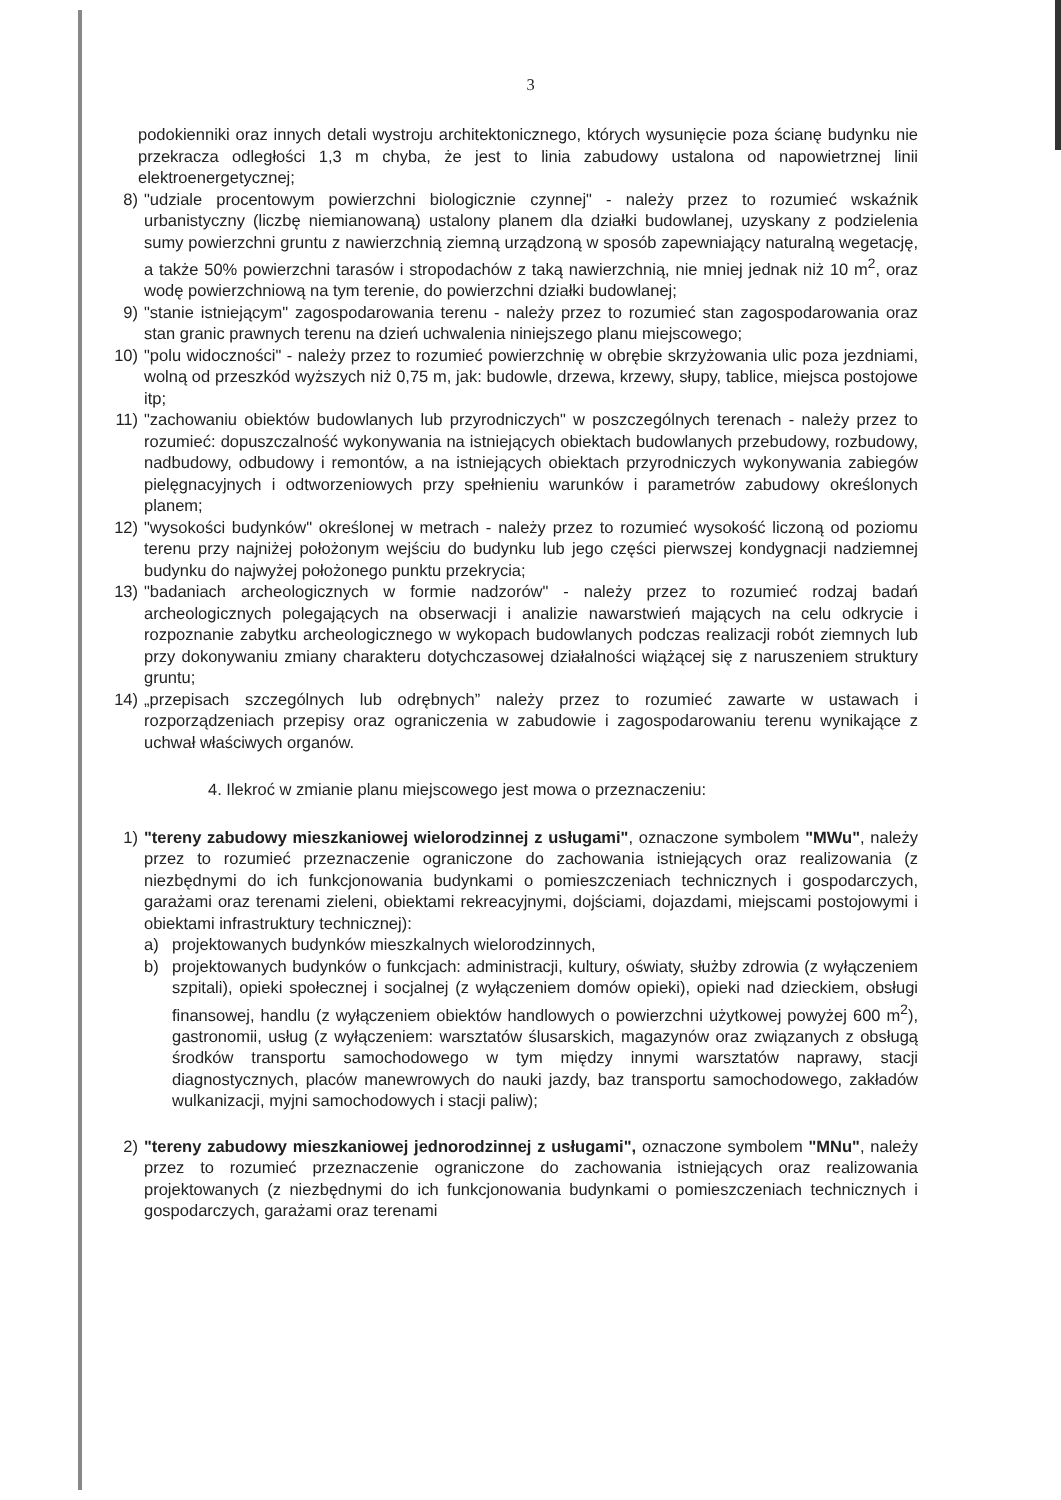3
podokienniki oraz innych detali wystroju architektonicznego, których wysunięcie poza ścianę budynku nie przekracza odległości 1,3 m chyba, że jest to linia zabudowy ustalona od napowietrznej linii elektroenergetycznej;
8) "udziale procentowym powierzchni biologicznie czynnej" - należy przez to rozumieć wskaźnik urbanistyczny (liczbę niemianowaną) ustalony planem dla działki budowlanej, uzyskany z podzielenia sumy powierzchni gruntu z nawierzchnią ziemną urządzoną w sposób zapewniający naturalną wegetację, a także 50% powierzchni tarasów i stropodachów z taką nawierzchnią, nie mniej jednak niż 10 m<sup>2</sup>, oraz wodę powierzchniową na tym terenie, do powierzchni działki budowlanej;
9) "stanie istniejącym" zagospodarowania terenu - należy przez to rozumieć stan zagospodarowania oraz stan granic prawnych terenu na dzień uchwalenia niniejszego planu miejscowego;
10) "polu widoczności" - należy przez to rozumieć powierzchnię w obrębie skrzyżowania ulic poza jezdniami, wolną od przeszkód wyższych niż 0,75 m, jak: budowle, drzewa, krzewy, słupy, tablice, miejsca postojowe itp;
11) "zachowaniu obiektów budowlanych lub przyrodniczych" w poszczególnych terenach - należy przez to rozumieć: dopuszczalność wykonywania na istniejących obiektach budowlanych przebudowy, rozbudowy, nadbudowy, odbudowy i remontów, a na istniejących obiektach przyrodniczych wykonywania zabiegów pielęgnacyjnych i odtworzeniowych przy spełnieniu warunków i parametrów zabudowy określonych planem;
12) "wysokości budynków" określonej w metrach - należy przez to rozumieć wysokość liczoną od poziomu terenu przy najniżej położonym wejściu do budynku lub jego części pierwszej kondygnacji nadziemnej budynku do najwyżej położonego punktu przekrycia;
13) "badaniach archeologicznych w formie nadzorów" - należy przez to rozumieć rodzaj badań archeologicznych polegających na obserwacji i analizie nawarstwień mających na celu odkrycie i rozpoznanie zabytku archeologicznego w wykopach budowlanych podczas realizacji robót ziemnych lub przy dokonywaniu zmiany charakteru dotychczasowej działalności wiążącej się z naruszeniem struktury gruntu;
14) „przepisach szczególnych lub odrębnych” należy przez to rozumieć zawarte w ustawach i rozporządzeniach przepisy oraz ograniczenia w zabudowie i zagospodarowaniu terenu wynikające z uchwał właściwych organów.
4. Ilekroć w zmianie planu miejscowego jest mowa o przeznaczeniu:
1) "tereny zabudowy mieszkaniowej wielorodzinnej z usługami", oznaczone symbolem "MWu", należy przez to rozumieć przeznaczenie ograniczone do zachowania istniejących oraz realizowania (z niezbędnymi do ich funkcjonowania budynkami o pomieszczeniach technicznych i gospodarczych, garażami oraz terenami zieleni, obiektami rekreacyjnymi, dojściami, dojazdami, miejscami postojowymi i obiektami infrastruktury technicznej):
a) projektowanych budynków mieszkalnych wielorodzinnych,
b) projektowanych budynków o funkcjach: administracji, kultury, oświaty, służby zdrowia (z wyłączeniem szpitali), opieki społecznej i socjalnej (z wyłączeniem domów opieki), opieki nad dzieckiem, obsługi finansowej, handlu (z wyłączeniem obiektów handlowych o powierzchni użytkowej powyżej 600 m<sup>2</sup>), gastronomii, usług (z wyłączeniem: warsztatów ślusarskich, magazynów oraz związanych z obsługą środków transportu samochodowego w tym między innymi warsztatów naprawy, stacji diagnostycznych, placów manewrowych do nauki jazdy, baz transportu samochodowego, zakładów wulkanizacji, myjni samochodowych i stacji paliw);
2) "tereny zabudowy mieszkaniowej jednorodzinnej z usługami", oznaczone symbolem "MNu", należy przez to rozumieć przeznaczenie ograniczone do zachowania istniejących oraz realizowania projektowanych (z niezbędnymi do ich funkcjonowania budynkami o pomieszczeniach technicznych i gospodarczych, garażami oraz terenami